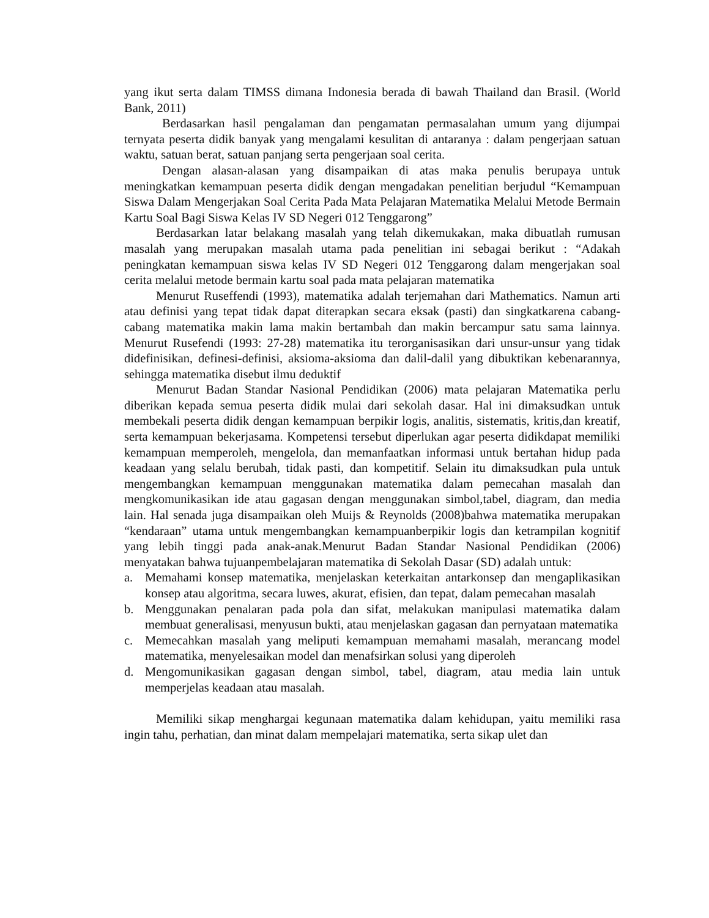yang ikut serta dalam TIMSS dimana Indonesia berada di bawah Thailand dan Brasil. (World Bank, 2011)
Berdasarkan hasil pengalaman dan pengamatan permasalahan umum yang dijumpai ternyata peserta didik banyak yang mengalami kesulitan di antaranya : dalam pengerjaan satuan waktu, satuan berat, satuan panjang serta pengerjaan soal cerita.
Dengan alasan-alasan yang disampaikan di atas maka penulis berupaya untuk meningkatkan kemampuan peserta didik dengan mengadakan penelitian berjudul “Kemampuan Siswa Dalam Mengerjakan Soal Cerita Pada Mata Pelajaran Matematika Melalui Metode Bermain Kartu Soal Bagi Siswa Kelas IV SD Negeri 012 Tenggarong”
Berdasarkan latar belakang masalah yang telah dikemukakan, maka dibuatlah rumusan masalah yang merupakan masalah utama pada penelitian ini sebagai berikut : “Adakah peningkatan kemampuan siswa kelas IV SD Negeri 012 Tenggarong dalam mengerjakan soal cerita melalui metode bermain kartu soal pada mata pelajaran matematika
Menurut Ruseffendi (1993), matematika adalah terjemahan dari Mathematics. Namun arti atau definisi yang tepat tidak dapat diterapkan secara eksak (pasti) dan singkatkarena cabang-cabang matematika makin lama makin bertambah dan makin bercampur satu sama lainnya. Menurut Rusefendi (1993: 27-28) matematika itu terorganisasikan dari unsur-unsur yang tidak didefinisikan, definesi-definisi, aksioma-aksioma dan dalil-dalil yang dibuktikan kebenarannya, sehingga matematika disebut ilmu deduktif
Menurut Badan Standar Nasional Pendidikan (2006) mata pelajaran Matematika perlu diberikan kepada semua peserta didik mulai dari sekolah dasar. Hal ini dimaksudkan untuk membekali peserta didik dengan kemampuan berpikir logis, analitis, sistematis, kritis,dan kreatif, serta kemampuan bekerjasama. Kompetensi tersebut diperlukan agar peserta didikdapat memiliki kemampuan memperoleh, mengelola, dan memanfaatkan informasi untuk bertahan hidup pada keadaan yang selalu berubah, tidak pasti, dan kompetitif. Selain itu dimaksudkan pula untuk mengembangkan kemampuan menggunakan matematika dalam pemecahan masalah dan mengkomunikasikan ide atau gagasan dengan menggunakan simbol,tabel, diagram, dan media lain. Hal senada juga disampaikan oleh Muijs & Reynolds (2008)bahwa matematika merupakan “kendaraan” utama untuk mengembangkan kemampuanberpikir logis dan ketrampilan kognitif yang lebih tinggi pada anak-anak.Menurut Badan Standar Nasional Pendidikan (2006) menyatakan bahwa tujuanpembelajaran matematika di Sekolah Dasar (SD) adalah untuk:
a. Memahami konsep matematika, menjelaskan keterkaitan antarkonsep dan mengaplikasikan konsep atau algoritma, secara luwes, akurat, efisien, dan tepat, dalam pemecahan masalah
b. Menggunakan penalaran pada pola dan sifat, melakukan manipulasi matematika dalam membuat generalisasi, menyusun bukti, atau menjelaskan gagasan dan pernyataan matematika
c. Memecahkan masalah yang meliputi kemampuan memahami masalah, merancang model matematika, menyelesaikan model dan menafsirkan solusi yang diperoleh
d. Mengomunikasikan gagasan dengan simbol, tabel, diagram, atau media lain untuk memperjelas keadaan atau masalah.
Memiliki sikap menghargai kegunaan matematika dalam kehidupan, yaitu memiliki rasa ingin tahu, perhatian, dan minat dalam mempelajari matematika, serta sikap ulet dan